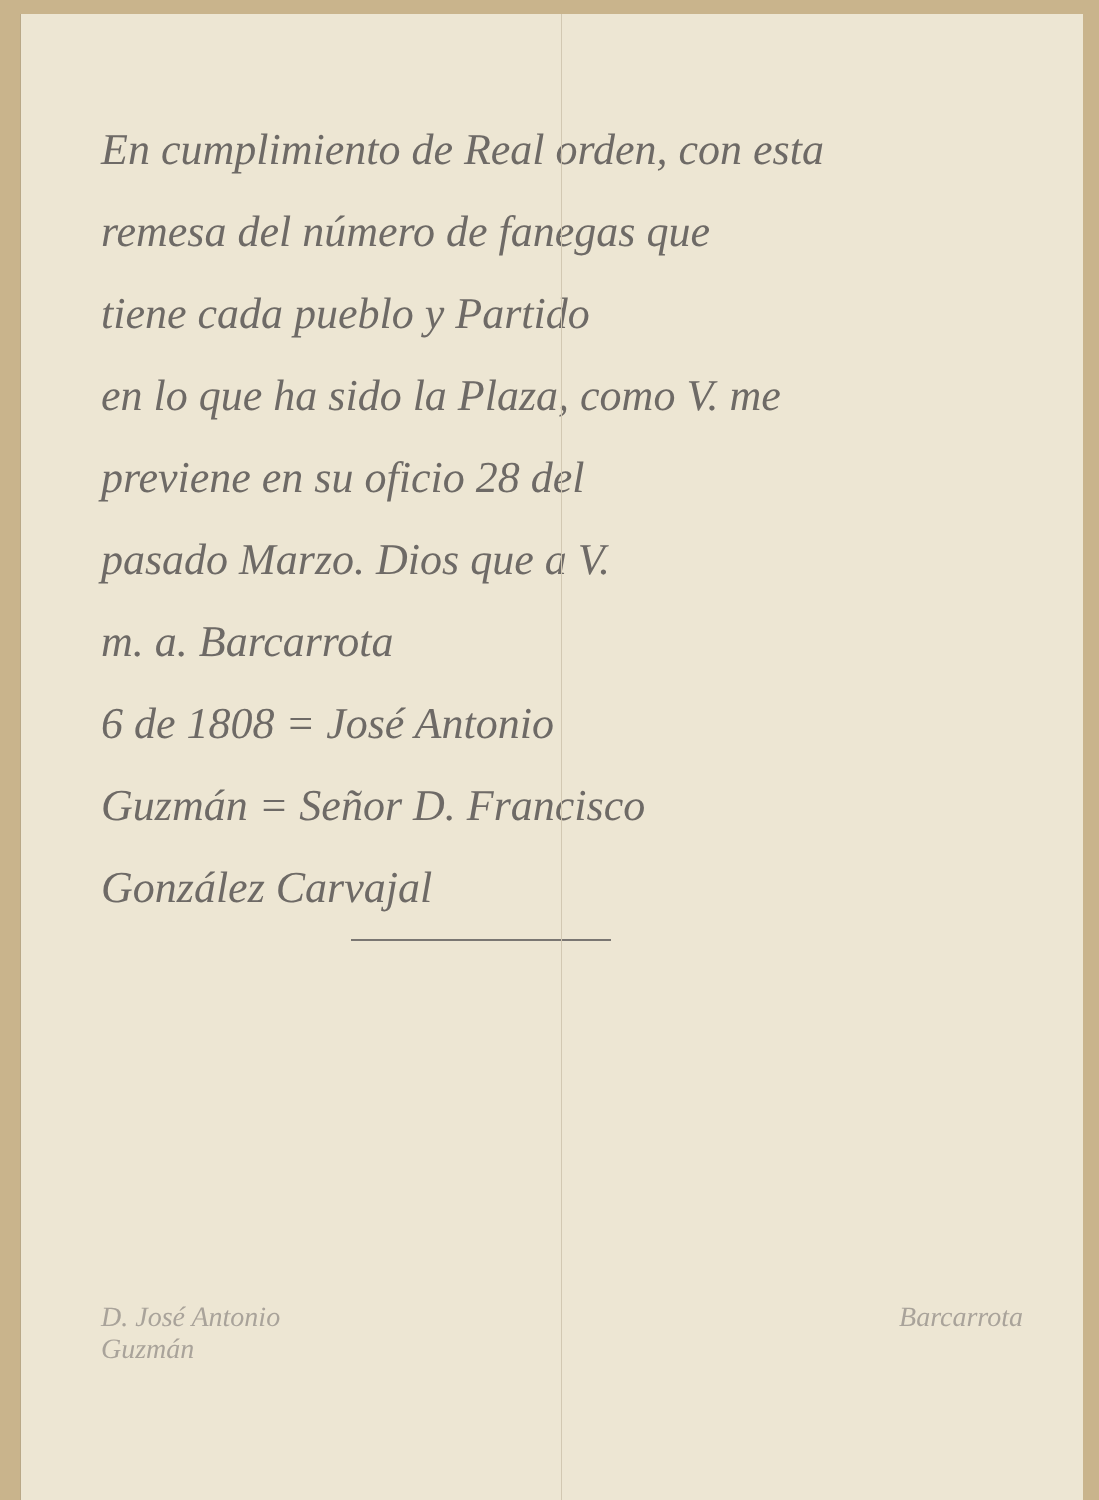En cumplimiento de Real orden, con esta
remesa del número de fanegas que
tiene cada pueblo y Partido
en lo que ha sido la Plaza, como V. me
previene en su oficio 28 del
pasado Marzo. Dios que a V.
m. a. Barcarrota
6 de 1808 = José Antonio
Guzmán = Señor D. Francisco
González Carvajal
D. José Antonio
Guzmán
Barcarrota